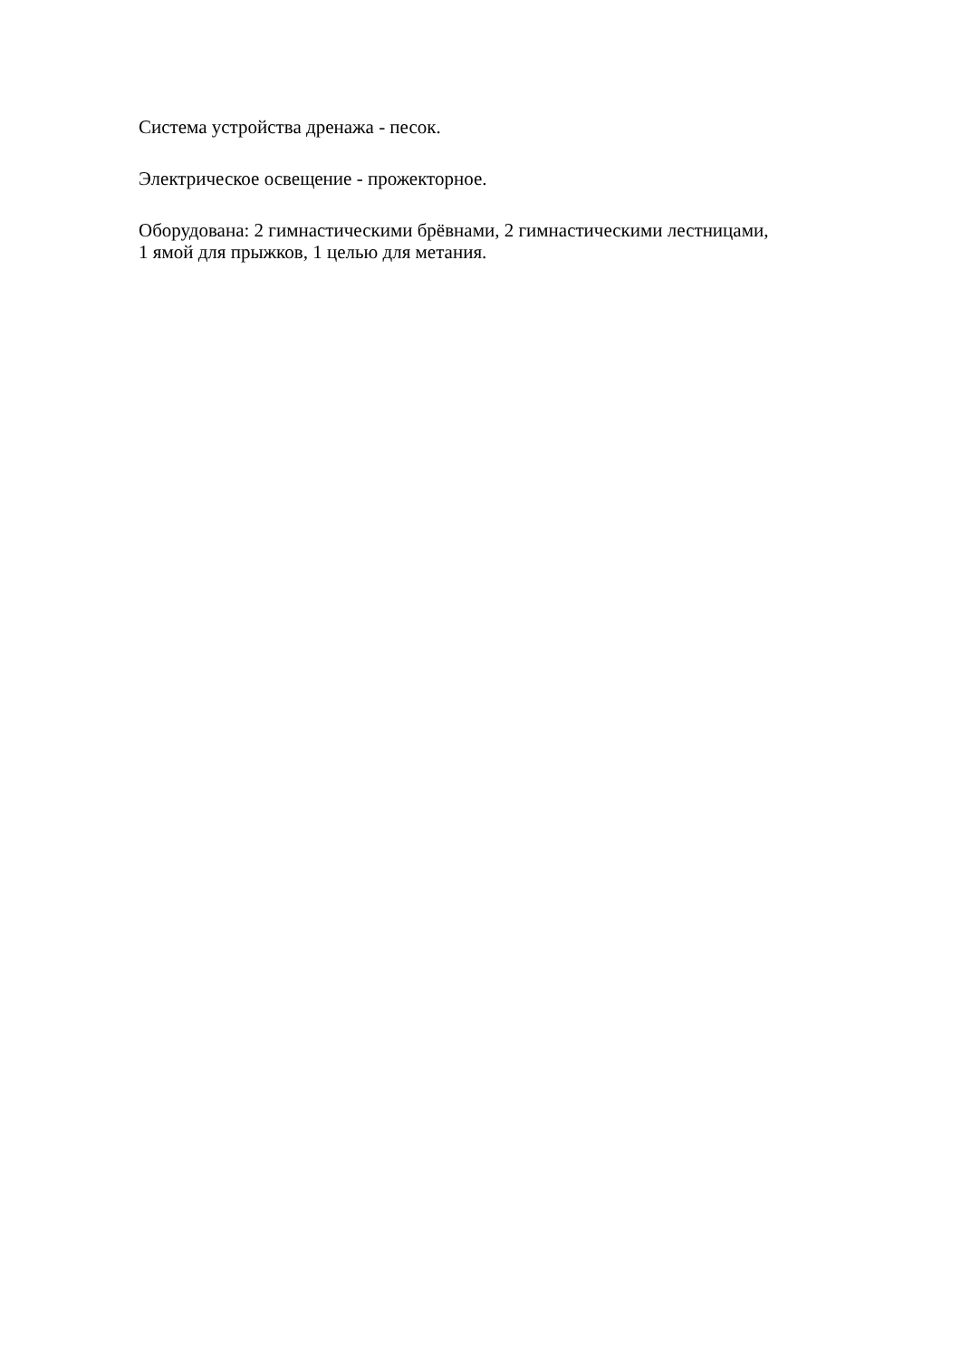Система устройства дренажа - песок.
Электрическое освещение - прожекторное.
Оборудована: 2 гимнастическими брёвнами, 2 гимнастическими лестницами,
1 ямой для прыжков, 1 целью для метания.